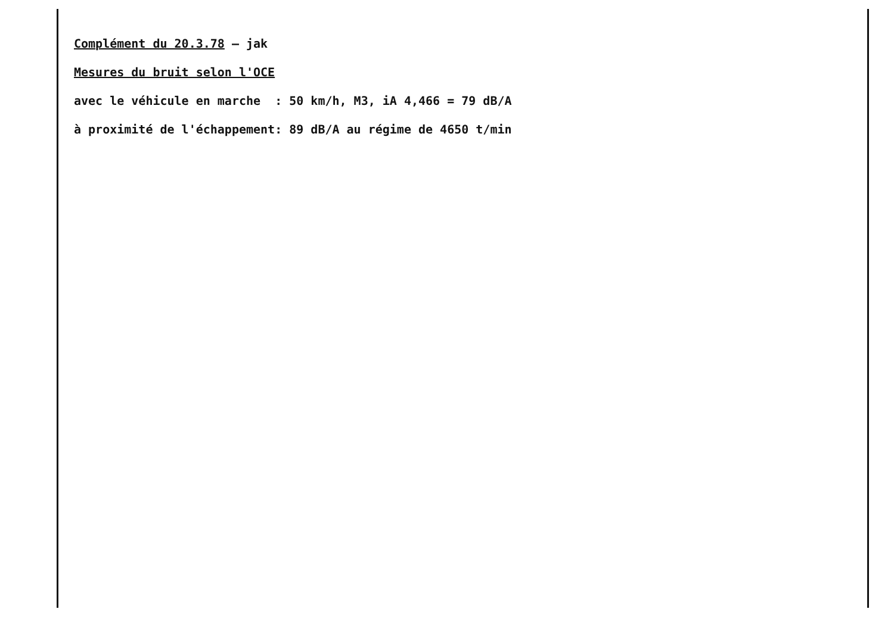Complément du 20.3.78 – jak
Mesures du bruit selon l'OCE
avec le véhicule en marche : 50 km/h, M3, iA 4,466 = 79 dB/A
à proximité de l'échappement: 89 dB/A au régime de 4650 t/min